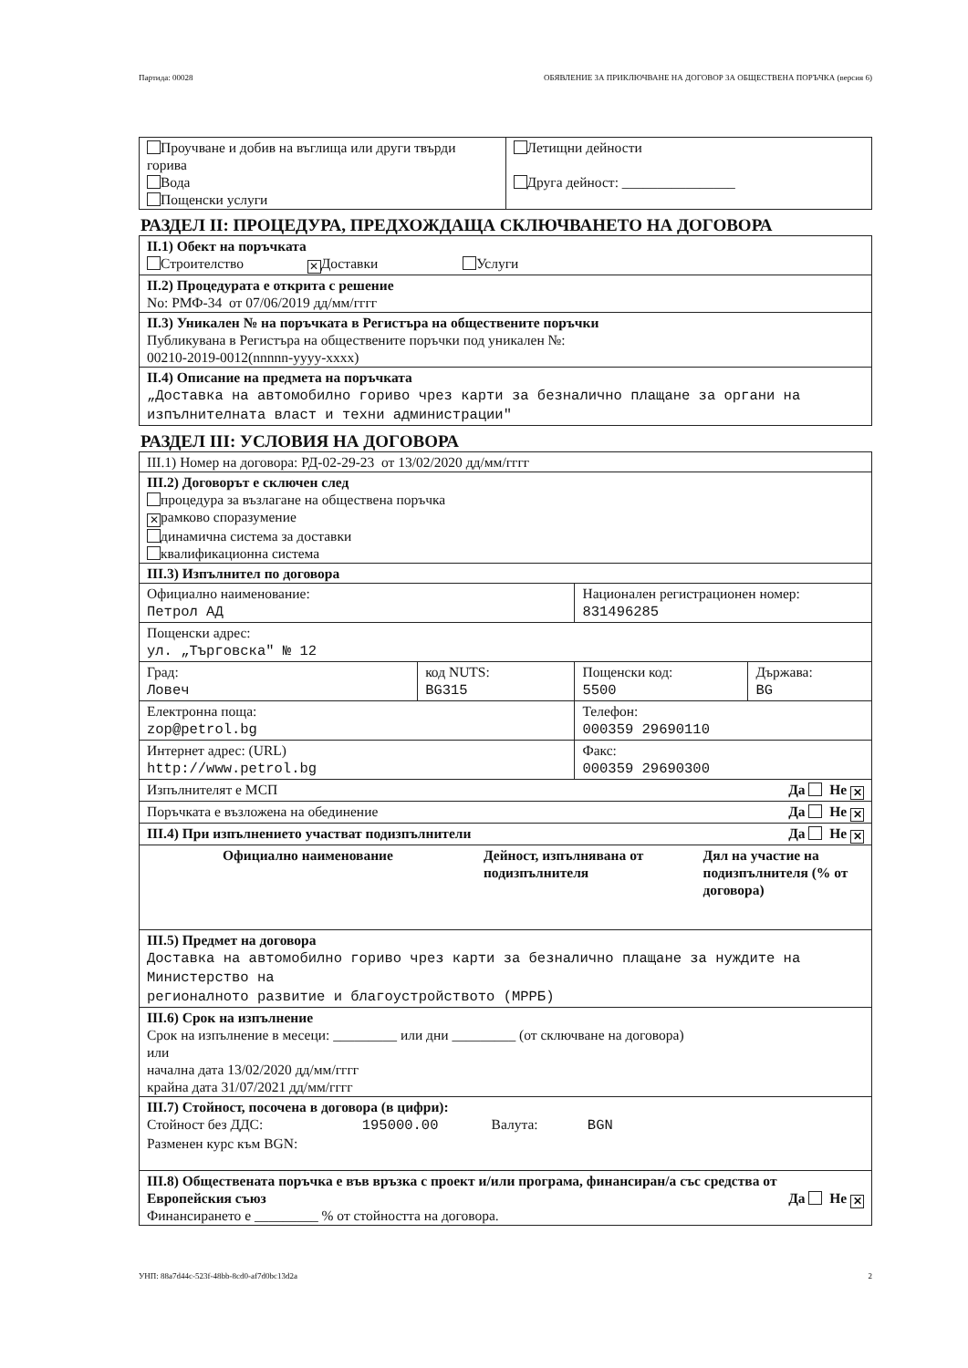Партида: 00028 ОБЯВЛЕНИЕ ЗА ПРИКЛЮЧВАНЕ НА ДОГОВОР ЗА ОБЩЕСТВЕНА ПОРЪЧКА (версия 6)
| Проучване и добив на въглища или други твърди горива Вода Пощенски услуги | Летищни дейности Друга дейност: ________________ |
РАЗДЕЛ II: ПРОЦЕДУРА, ПРЕДХОЖДАЩА СКЛЮЧВАНЕТО НА ДОГОВОРА
| II.1) Обект на поръчката Строителство ✕ Доставки Услуги |
| II.2) Процедурата е открита с решение No: РМФ-34 от 07/06/2019 дд/мм/гггг |
| II.3) Уникален № на поръчката в Регистъра на обществените поръчки Публикувана в Регистъра на обществените поръчки под уникален №: 00210-2019-0012(nnnnn-yyyy-xxxx) |
| II.4) Описание на предмета на поръчката „Доставка на автомобилно гориво чрез карти за безналично плащане за органи на изпълнителната власт и техни администрации" |
РАЗДЕЛ III: УСЛОВИЯ НА ДОГОВОРА
| III.1) Номер на договора: РД-02-29-23 от 13/02/2020 дд/мм/гггг | | | |
| III.2) Договорът е сключен след процедура за възлагане на обществена поръчка ✕ рамково споразумение динамична система за доставки квалификационна система | | | |
| III.3) Изпълнител по договора | | | |
| Официално наименование: Петрол АД | | Национален регистрационен номер: 831496285 | |
| Пощенски адрес: ул. „Търговска" № 12 | | | |
| Град: Ловеч | код NUTS: BG315 | Пощенски код: 5500 | Държава: BG |
| Електронна поща: zop@petrol.bg | | Телефон: 000359 29690110 | |
| Интернет адрес: (URL) http://www.petrol.bg | | Факс: 000359 29690300 | |
| Изпълнителят е МСП Да Не ✕ | | | |
| Поръчката е възложена на обединение Да Не ✕ | | | |
| III.4) При изпълнението участват подизпълнители Да Не ✕ | | | |
| / Официално наименование / Дейност, изпълнявана от подизпълнителя / Дял на участие на подизпълнителя (% от договора) / | | | |
| III.5) Предмет на договора Доставка на автомобилно гориво чрез карти за безналично плащане за нуждите на Министерство на регионалното развитие и благоустройството (МРРБ) | | | |
| III.6) Срок на изпълнение Срок на изпълнение в месеци: _________ или дни _________ (от сключване на договора) или начална дата 13/02/2020 дд/мм/гггг крайна дата 31/07/2021 дд/мм/гггг | | | |
| III.7) Стойност, посочена в договора (в цифри): Стойност без ДДС: 195000.00 Валута: BGN Разменен курс към BGN: | | | |
| III.8) Обществената поръчка е във връзка с проект и/или програма, финансиран/а със средства от Европейския съюз Да Не ✕ Финансирането е _________ % от стойността на договора. | | | |
УНП: 88a7d44c-523f-48bb-8cd0-af7d0bc13d2a 2